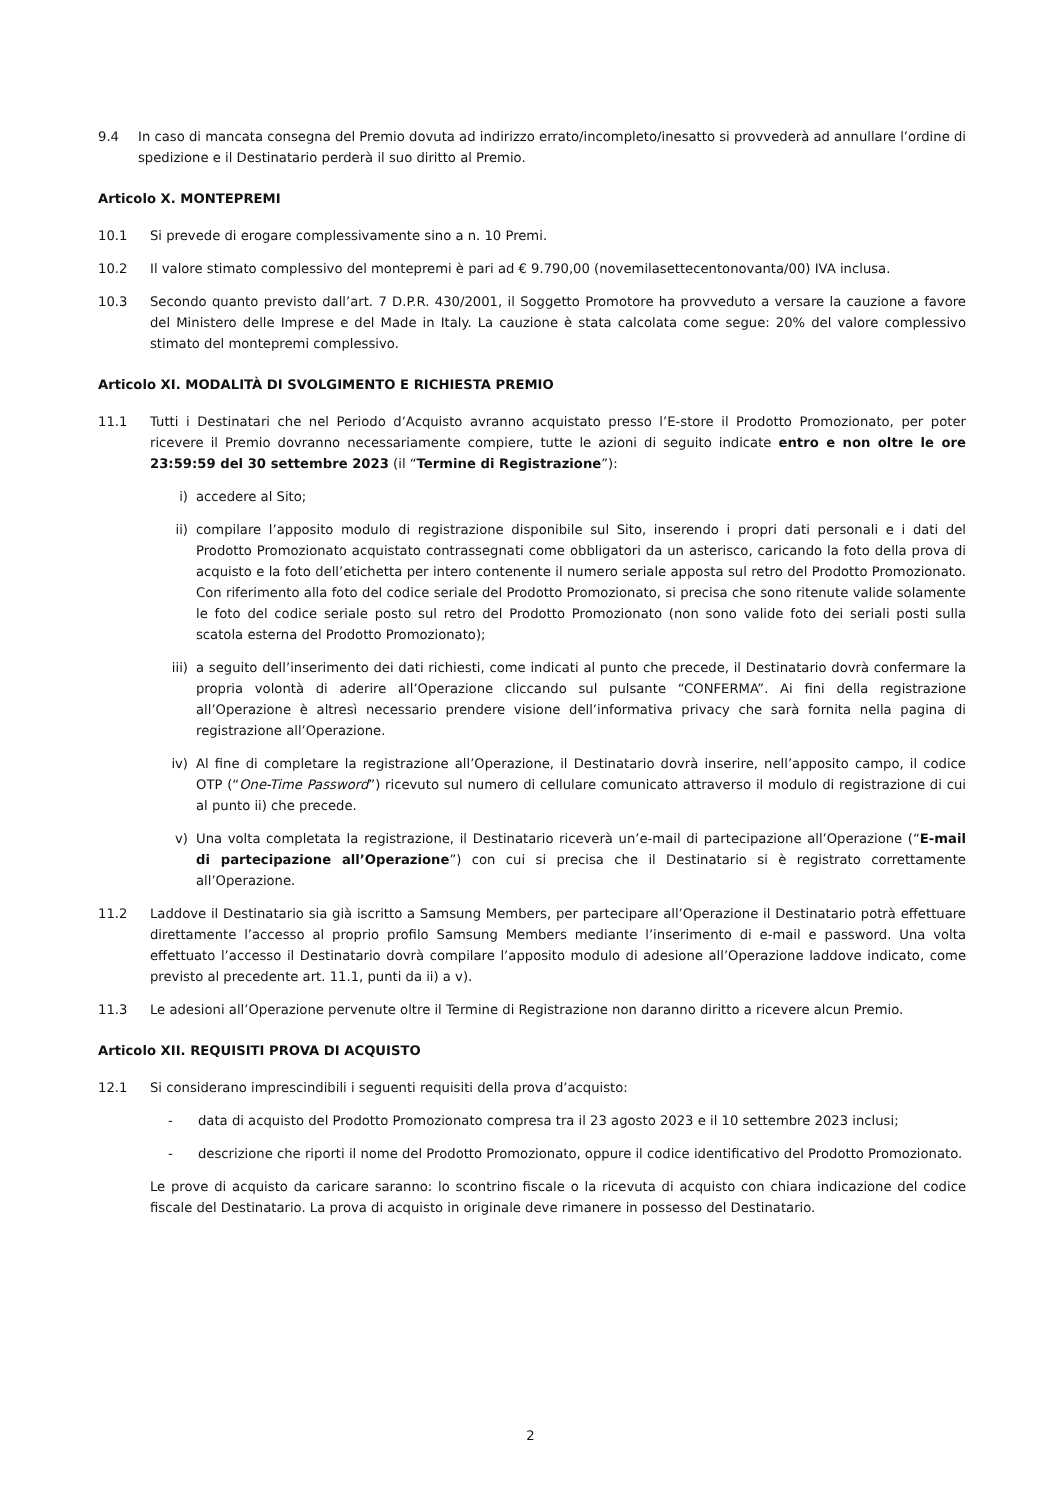9.4 In caso di mancata consegna del Premio dovuta ad indirizzo errato/incompleto/inesatto si provvederà ad annullare l’ordine di spedizione e il Destinatario perderà il suo diritto al Premio.
Articolo X. MONTEPREMI
10.1 Si prevede di erogare complessivamente sino a n. 10 Premi.
10.2 Il valore stimato complessivo del montepremi è pari ad € 9.790,00 (novemilasettecentonovanta/00) IVA inclusa.
10.3 Secondo quanto previsto dall’art. 7 D.P.R. 430/2001, il Soggetto Promotore ha provveduto a versare la cauzione a favore del Ministero delle Imprese e del Made in Italy. La cauzione è stata calcolata come segue: 20% del valore complessivo stimato del montepremi complessivo.
Articolo XI. MODALITÀ DI SVOLGIMENTO E RICHIESTA PREMIO
11.1 Tutti i Destinatari che nel Periodo d’Acquisto avranno acquistato presso l’E-store il Prodotto Promozionato, per poter ricevere il Premio dovranno necessariamente compiere, tutte le azioni di seguito indicate entro e non oltre le ore 23:59:59 del 30 settembre 2023 (il “Termine di Registrazione”):
i) accedere al Sito;
ii) compilare l’apposito modulo di registrazione disponibile sul Sito, inserendo i propri dati personali e i dati del Prodotto Promozionato acquistato contrassegnati come obbligatori da un asterisco, caricando la foto della prova di acquisto e la foto dell’etichetta per intero contenente il numero seriale apposta sul retro del Prodotto Promozionato. Con riferimento alla foto del codice seriale del Prodotto Promozionato, si precisa che sono ritenute valide solamente le foto del codice seriale posto sul retro del Prodotto Promozionato (non sono valide foto dei seriali posti sulla scatola esterna del Prodotto Promozionato);
iii) a seguito dell’inserimento dei dati richiesti, come indicati al punto che precede, il Destinatario dovrà confermare la propria volontà di aderire all’Operazione cliccando sul pulsante “CONFERMA”. Ai fini della registrazione all’Operazione è altresì necessario prendere visione dell’informativa privacy che sarà fornita nella pagina di registrazione all’Operazione.
iv) Al fine di completare la registrazione all’Operazione, il Destinatario dovrà inserire, nell’apposito campo, il codice OTP (“One-Time Password”) ricevuto sul numero di cellulare comunicato attraverso il modulo di registrazione di cui al punto ii) che precede.
v) Una volta completata la registrazione, il Destinatario riceverà un’e-mail di partecipazione all’Operazione (“E-mail di partecipazione all’Operazione”) con cui si precisa che il Destinatario si è registrato correttamente all’Operazione.
11.2 Laddove il Destinatario sia già iscritto a Samsung Members, per partecipare all’Operazione il Destinatario potrà effettuare direttamente l’accesso al proprio profilo Samsung Members mediante l’inserimento di e-mail e password. Una volta effettuato l’accesso il Destinatario dovrà compilare l’apposito modulo di adesione all’Operazione laddove indicato, come previsto al precedente art. 11.1, punti da ii) a v).
11.3 Le adesioni all’Operazione pervenute oltre il Termine di Registrazione non daranno diritto a ricevere alcun Premio.
Articolo XII. REQUISITI PROVA DI ACQUISTO
12.1 Si considerano imprescindibili i seguenti requisiti della prova d’acquisto:
- data di acquisto del Prodotto Promozionato compresa tra il 23 agosto 2023 e il 10 settembre 2023 inclusi;
- descrizione che riporti il nome del Prodotto Promozionato, oppure il codice identificativo del Prodotto Promozionato.
Le prove di acquisto da caricare saranno: lo scontrino fiscale o la ricevuta di acquisto con chiara indicazione del codice fiscale del Destinatario. La prova di acquisto in originale deve rimanere in possesso del Destinatario.
2